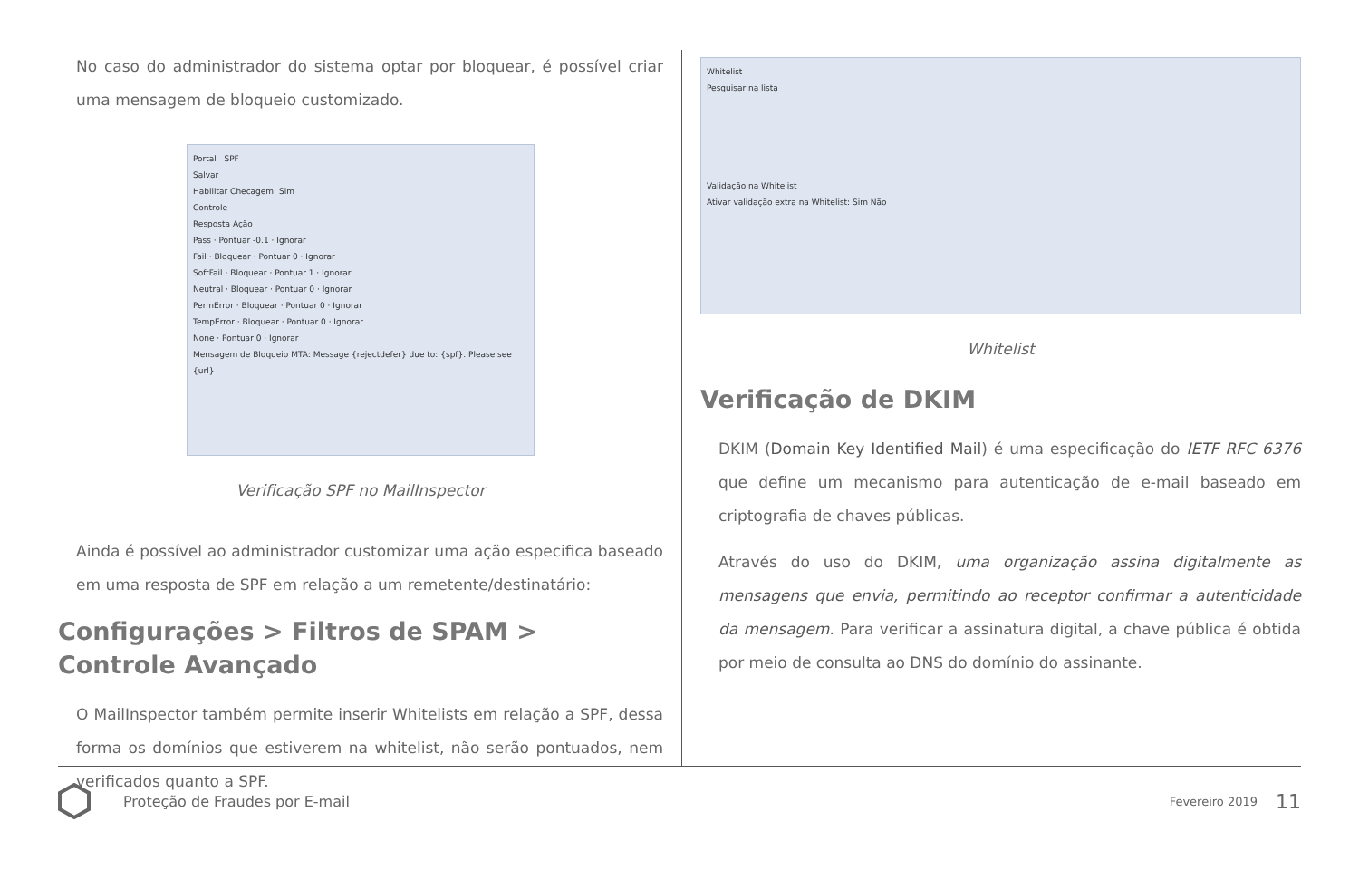No caso do administrador do sistema optar por bloquear, é possível criar uma mensagem de bloqueio customizado.
Portal SPF
Salvar
Habilitar Checagem: Sim
Controle
Resposta Ação
Pass · Pontuar -0.1 · Ignorar
Fail · Bloquear · Pontuar 0 · Ignorar
SoftFail · Bloquear · Pontuar 1 · Ignorar
Neutral · Bloquear · Pontuar 0 · Ignorar
PermError · Bloquear · Pontuar 0 · Ignorar
TempError · Bloquear · Pontuar 0 · Ignorar
None · Pontuar 0 · Ignorar
Mensagem de Bloqueio MTA: Message {rejectdefer} due to: {spf}. Please see {url}
Verificação SPF no MailInspector
Ainda é possível ao administrador customizar uma ação especifica baseado em uma resposta de SPF em relação a um remetente/destinatário:
Configurações > Filtros de SPAM > Controle Avançado
O MailInspector também permite inserir Whitelists em relação a SPF, dessa forma os domínios que estiverem na whitelist, não serão pontuados, nem verificados quanto a SPF.
Whitelist
Pesquisar na lista
Validação na Whitelist
Ativar validação extra na Whitelist: Sim Não
Whitelist
Verificação de DKIM
DKIM (Domain Key Identified Mail) é uma especificação do IETF RFC 6376 que define um mecanismo para autenticação de e-mail baseado em criptografia de chaves públicas.
Através do uso do DKIM, uma organização assina digitalmente as mensagens que envia, permitindo ao receptor confirmar a autenticidade da mensagem. Para verificar a assinatura digital, a chave pública é obtida por meio de consulta ao DNS do domínio do assinante.
Proteção de Fraudes por E-mail Fevereiro 2019 11